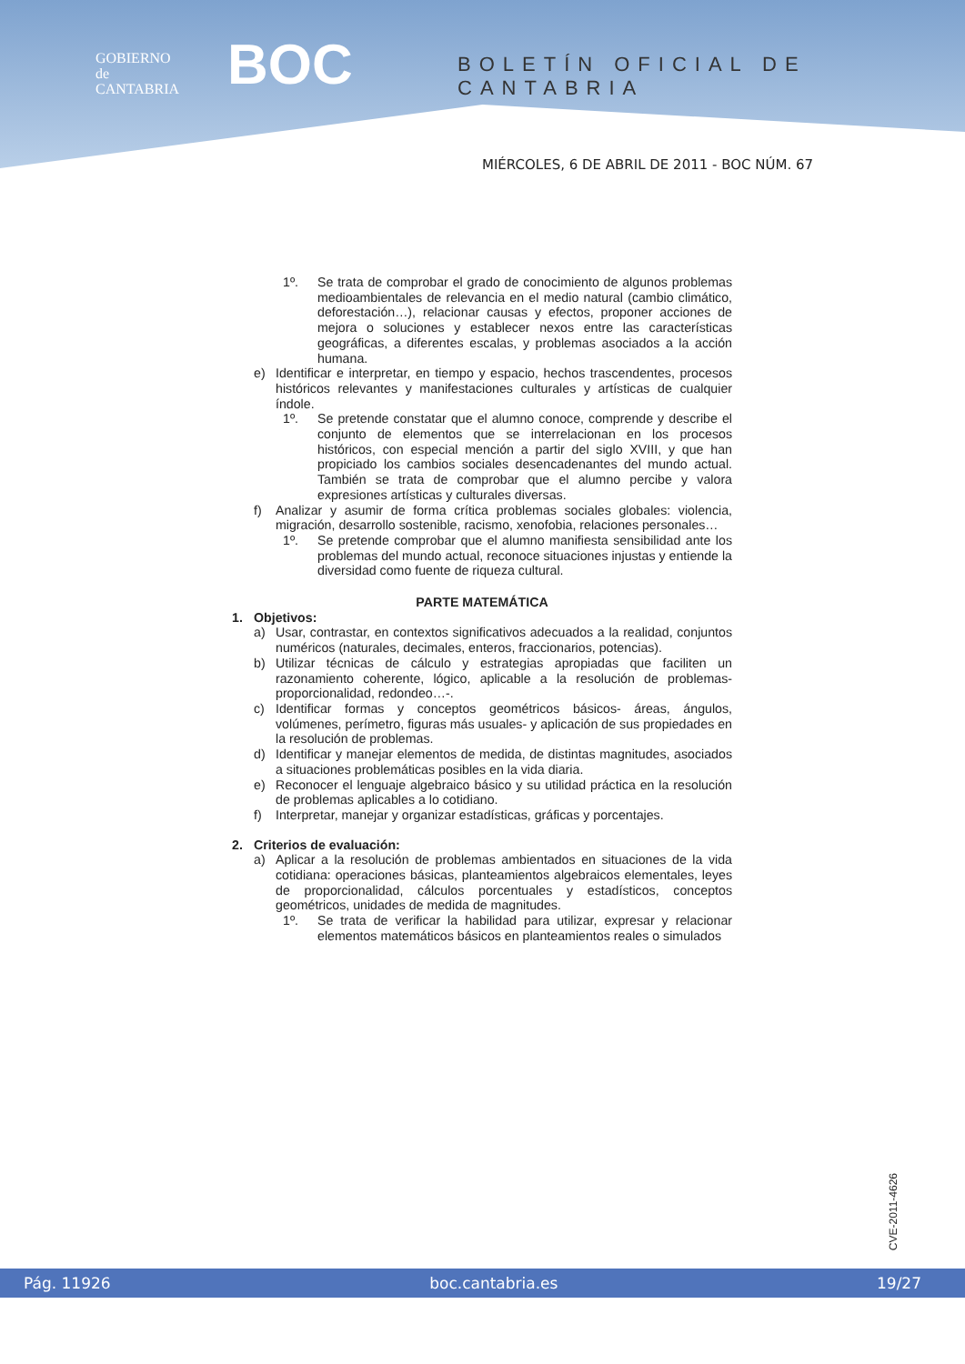GOBIERNO
de
CANTABRIA
BOC BOLETÍN OFICIAL DE CANTABRIA
MIÉRCOLES, 6 DE ABRIL DE 2011 - BOC NÚM. 67
1º. Se trata de comprobar el grado de conocimiento de algunos problemas medioambientales de relevancia en el medio natural (cambio climático, deforestación…), relacionar causas y efectos, proponer acciones de mejora o soluciones y establecer nexos entre las características geográficas, a diferentes escalas, y problemas asociados a la acción humana.
e) Identificar e interpretar, en tiempo y espacio, hechos trascendentes, procesos históricos relevantes y manifestaciones culturales y artísticas de cualquier índole.
1º. Se pretende constatar que el alumno conoce, comprende y describe el conjunto de elementos que se interrelacionan en los procesos históricos, con especial mención a partir del siglo XVIII, y que han propiciado los cambios sociales desencadenantes del mundo actual. También se trata de comprobar que el alumno percibe y valora expresiones artísticas y culturales diversas.
f) Analizar y asumir de forma crítica problemas sociales globales: violencia, migración, desarrollo sostenible, racismo, xenofobia, relaciones personales…
1º. Se pretende comprobar que el alumno manifiesta sensibilidad ante los problemas del mundo actual, reconoce situaciones injustas y entiende la diversidad como fuente de riqueza cultural.
PARTE MATEMÁTICA
1. Objetivos:
a) Usar, contrastar, en contextos significativos adecuados a la realidad, conjuntos numéricos (naturales, decimales, enteros, fraccionarios, potencias).
b) Utilizar técnicas de cálculo y estrategias apropiadas que faciliten un razonamiento coherente, lógico, aplicable a la resolución de problemas-proporcionalidad, redondeo…-.
c) Identificar formas y conceptos geométricos básicos- áreas, ángulos, volúmenes, perímetro, figuras más usuales- y aplicación de sus propiedades en la resolución de problemas.
d) Identificar y manejar elementos de medida, de distintas magnitudes, asociados a situaciones problemáticas posibles en la vida diaria.
e) Reconocer el lenguaje algebraico básico y su utilidad práctica en la resolución de problemas aplicables a lo cotidiano.
f) Interpretar, manejar y organizar estadísticas, gráficas y porcentajes.
2. Criterios de evaluación:
a) Aplicar a la resolución de problemas ambientados en situaciones de la vida cotidiana: operaciones básicas, planteamientos algebraicos elementales, leyes de proporcionalidad, cálculos porcentuales y estadísticos, conceptos geométricos, unidades de medida de magnitudes.
1º. Se trata de verificar la habilidad para utilizar, expresar y relacionar elementos matemáticos básicos en planteamientos reales o simulados
CVE-2011-4626
Pág. 11926 boc.cantabria.es 19/27